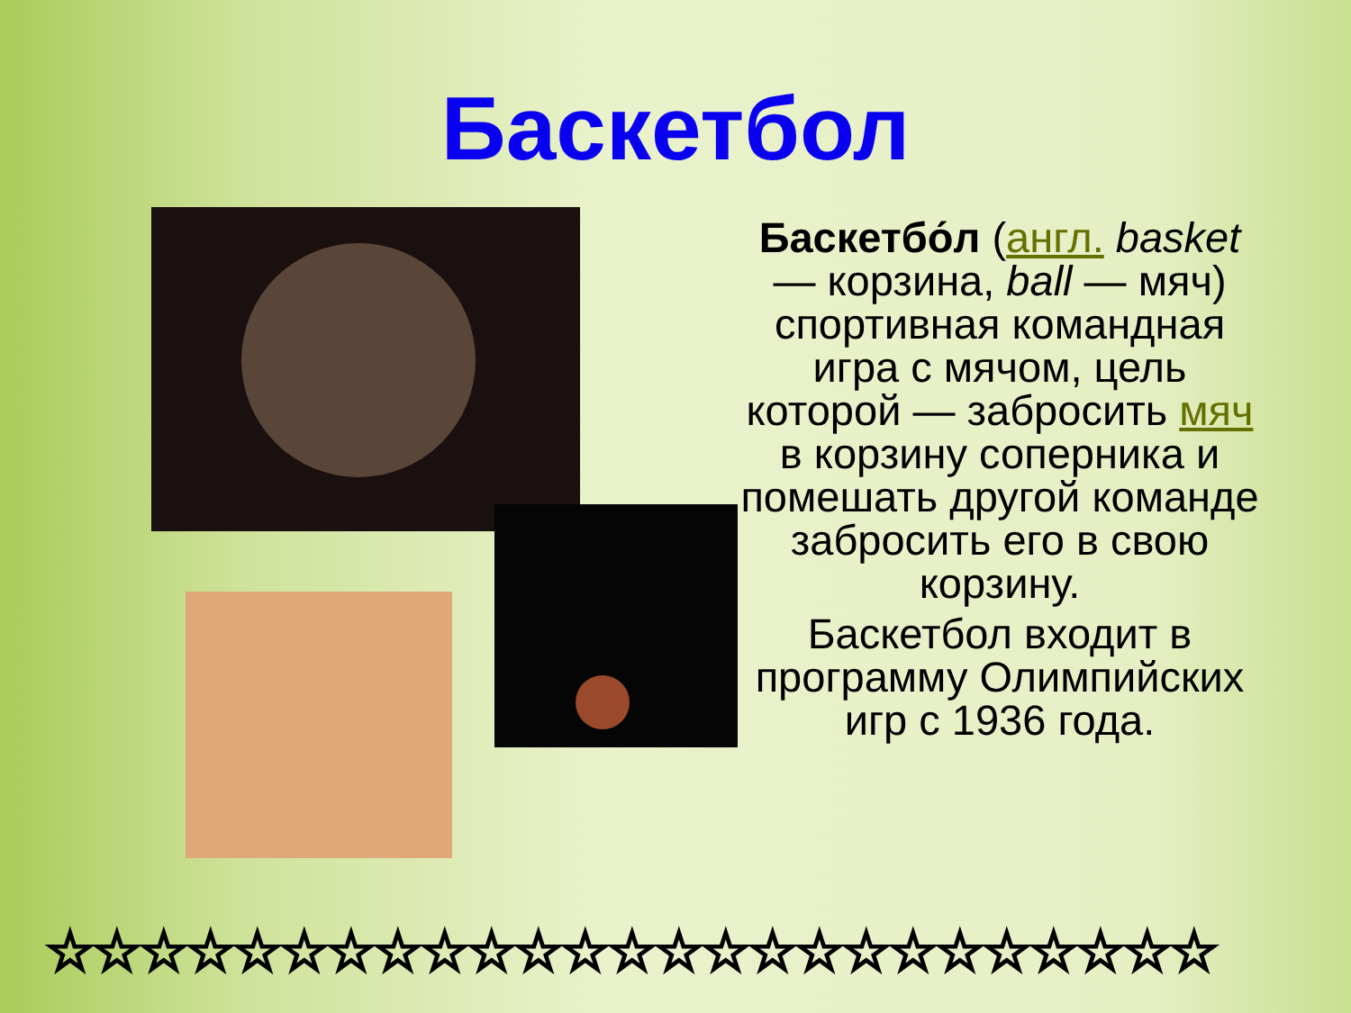Баскетбол
Баскетбо́л (англ. basket — корзина, ball — мяч) спортивная командная игра с мячом, цель которой — забросить мяч в корзину соперника и помешать другой команде забросить его в свою корзину.
Баскетбол входит в программу Олимпийских игр с 1936 года.
☆☆☆☆☆☆☆☆☆☆☆☆☆☆☆☆☆☆☆☆☆☆☆☆☆